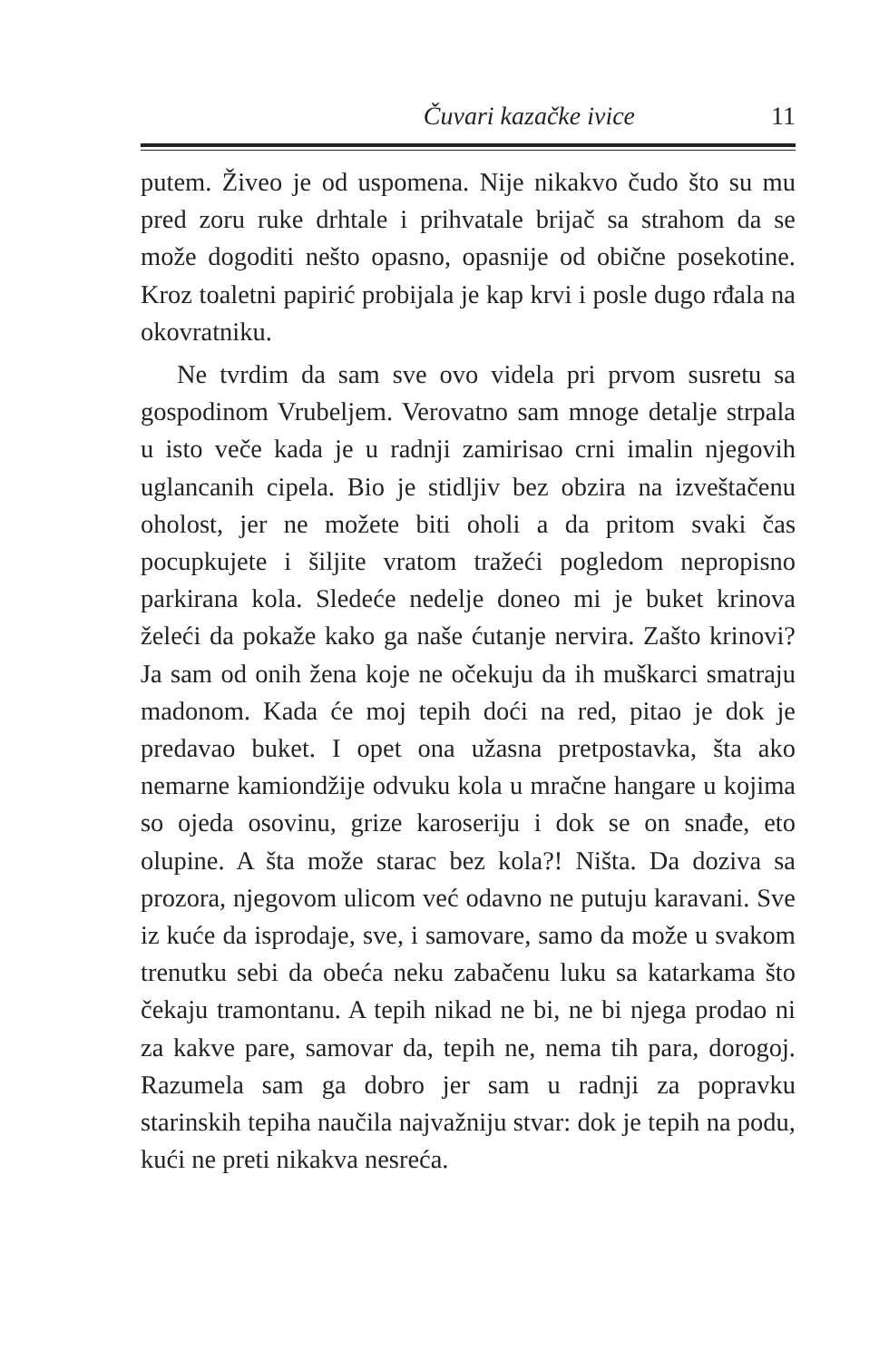Čuvari kazačke ivice 11
putem. Živeo je od uspomena. Nije nikakvo čudo što su mu pred zoru ruke drhtale i prihvatale brijač sa strahom da se može dogoditi nešto opasno, opasnije od obične posekotine. Kroz toaletni papirić probijala je kap krvi i posle dugo rđala na okovratniku.
Ne tvrdim da sam sve ovo videla pri prvom susretu sa gospodinom Vrubeljem. Verovatno sam mnoge detalje strpala u isto veče kada je u radnji zamirisao crni imalin njegovih uglancanih cipela. Bio je stidljiv bez obzira na izveštačenu oholost, jer ne možete biti oholi a da pritom svaki čas pocupkujete i šiljite vratom tražeći pogledom nepropisno parkirana kola. Sledeće nedelje doneo mi je buket krinova želeći da pokaže kako ga naše ćutanje nervira. Zašto krinovi? Ja sam od onih žena koje ne očekuju da ih muškarci smatraju madonom. Kada će moj tepih doći na red, pitao je dok je predavao buket. I opet ona užasna pretpostavka, šta ako nemarne kamiondžije odvuku kola u mračne hangare u kojima so ojeda osovinu, grize karoseriju i dok se on snađe, eto olupine. A šta može starac bez kola?! Ništa. Da doziva sa prozora, njegovom ulicom već odavno ne putuju karavani. Sve iz kuće da isprodaje, sve, i samovare, samo da može u svakom trenutku sebi da obeća neku zabačenu luku sa katarkama što čekaju tramontanu. A tepih nikad ne bi, ne bi njega prodao ni za kakve pare, samovar da, tepih ne, nema tih para, dorogoj. Razumela sam ga dobro jer sam u radnji za popravku starinskih tepiha naučila najvažniju stvar: dok je tepih na podu, kući ne preti nikakva nesreća.